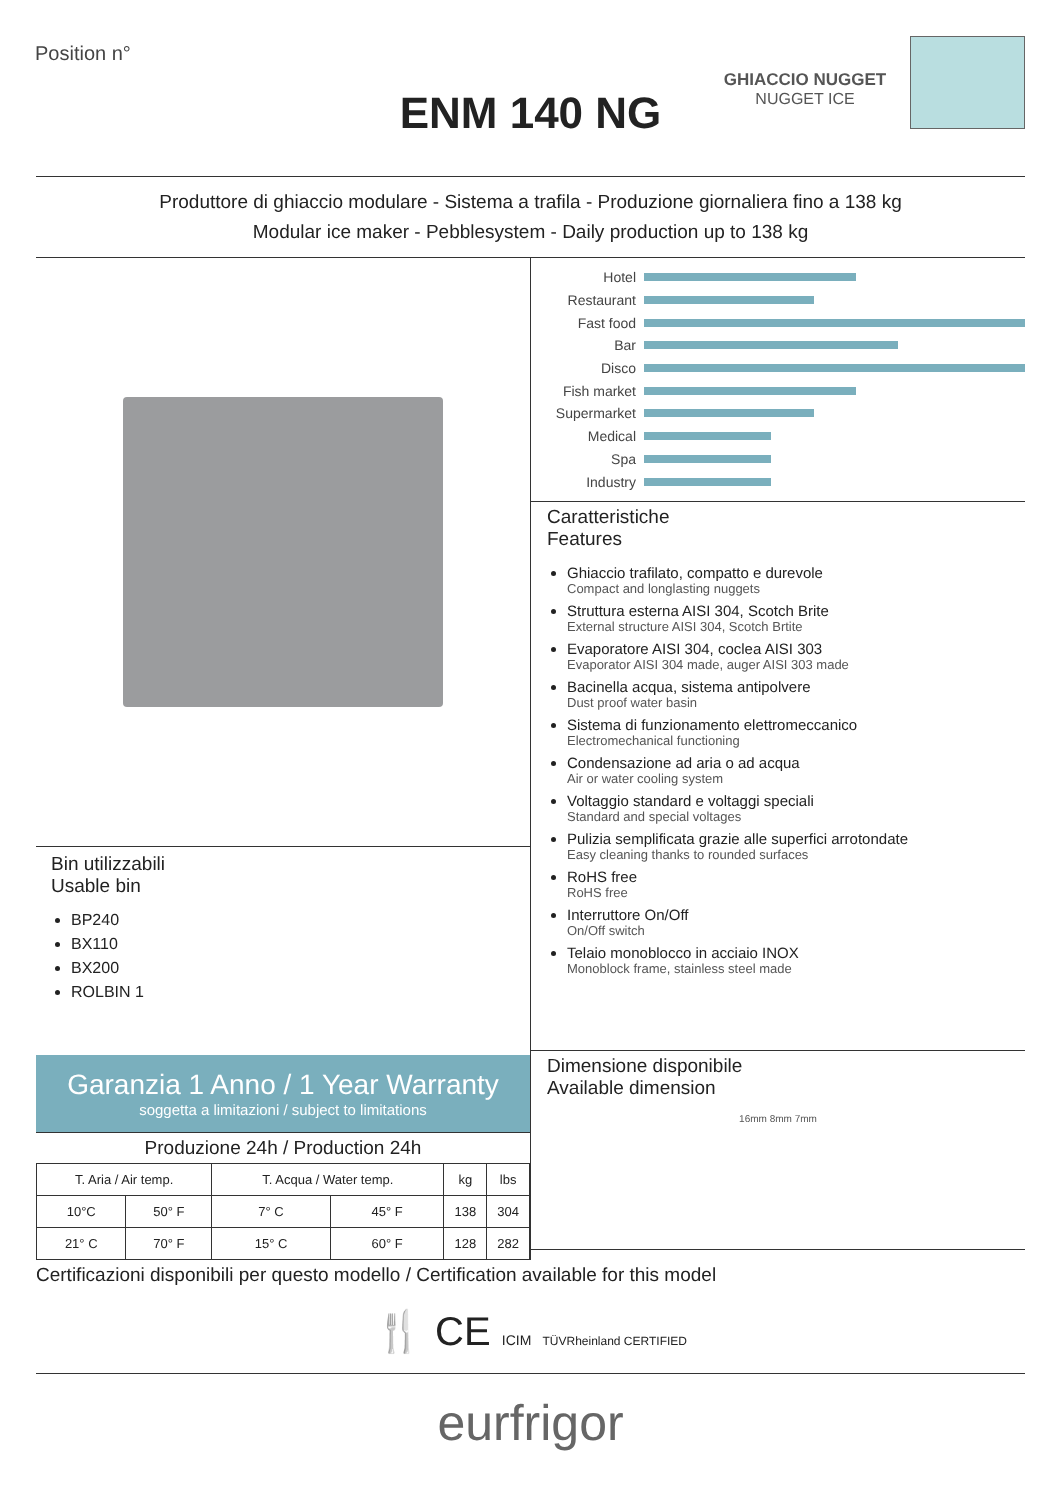Position n°
ENM 140 NG
GHIACCIO NUGGET
NUGGET ICE
Produttore di ghiaccio modulare - Sistema a trafila - Produzione giornaliera fino a 138 kg
Modular ice maker - Pebblesystem - Daily production up to 138 kg
Bin utilizzabili
Usable bin
BP240
BX110
BX200
ROLBIN 1
Garanzia 1 Anno / 1 Year Warranty
soggetta a limitazioni / subject to limitations
Produzione 24h / Production 24h
| T. Aria / Air temp. | | T. Acqua / Water temp. | | kg | lbs |
| --- | --- | --- | --- | --- | --- |
| 10°C | 50° F | 7° C | 45° F | 138 | 304 |
| 21° C | 70° F | 15° C | 60° F | 128 | 282 |
Hotel
Restaurant
Fast food
Bar
Disco
Fish market
Supermarket
Medical
Spa
Industry
Caratteristiche
Features
Ghiaccio trafilato, compatto e durevole
Compact and longlasting nuggets
Struttura esterna AISI 304, Scotch Brite
External structure AISI 304, Scotch Brtite
Evaporatore AISI 304, coclea AISI 303
Evaporator AISI 304 made, auger AISI 303 made
Bacinella acqua, sistema antipolvere
Dust proof water basin
Sistema di funzionamento elettromeccanico
Electromechanical functioning
Condensazione ad aria o ad acqua
Air or water cooling system
Voltaggio standard e voltaggi speciali
Standard and special voltages
Pulizia semplificata grazie alle superfici arrotondate
Easy cleaning thanks to rounded surfaces
RoHS free
RoHS free
Interruttore On/Off
On/Off switch
Telaio monoblocco in acciaio INOX
Monoblock frame, stainless steel made
Dimensione disponibile
Available dimension
16mm 8mm 7mm
Certificazioni disponibili per questo modello / Certification available for this model
🍴 CE ICIM TÜVRheinland CERTIFIED
eurfrigor